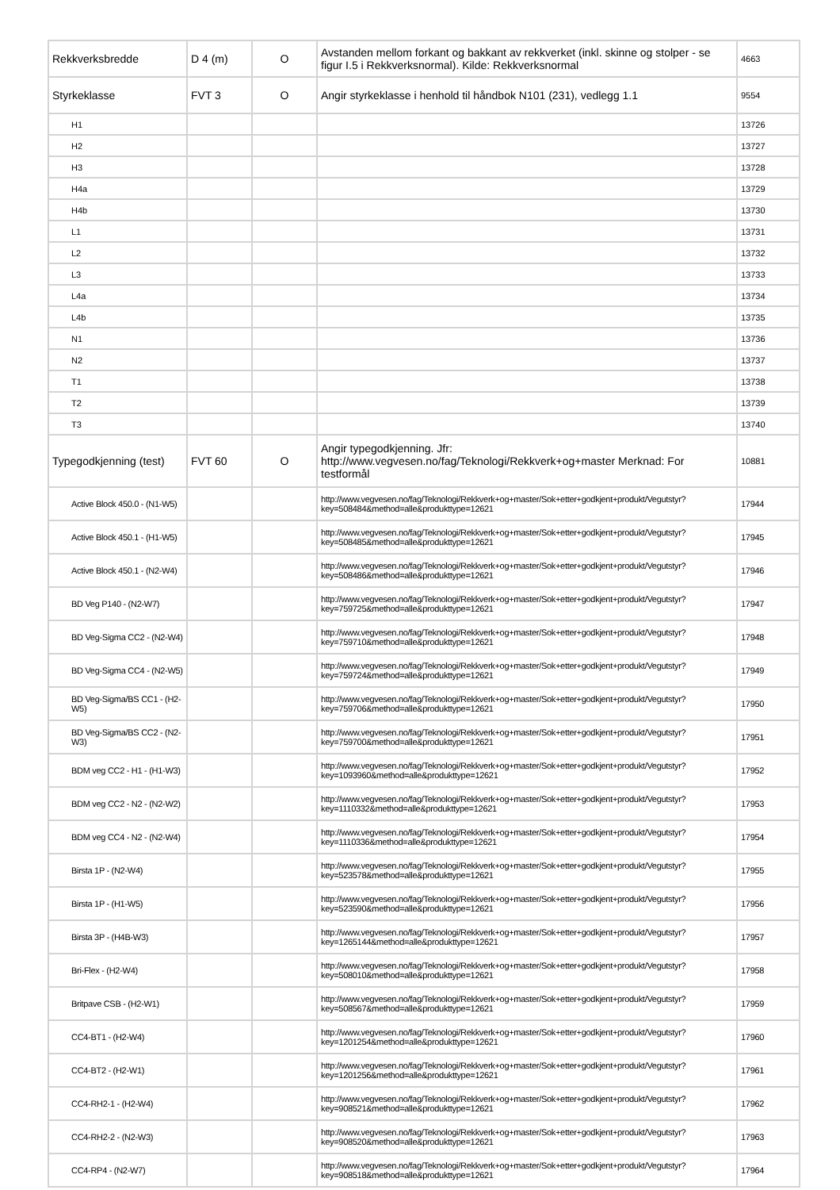| Rekkverksbredde | D 4 (m) | O | Avstanden mellom forkant og bakkant av rekkverket (inkl. skinne og stolper - se figur I.5 i Rekkverksnormal). Kilde: Rekkverksnormal | 4663 |
| Styrkeklasse | FVT 3 | O | Angir styrkeklasse i henhold til håndbok N101 (231), vedlegg 1.1 | 9554 |
| H1 | | | | 13726 |
| H2 | | | | 13727 |
| H3 | | | | 13728 |
| H4a | | | | 13729 |
| H4b | | | | 13730 |
| L1 | | | | 13731 |
| L2 | | | | 13732 |
| L3 | | | | 13733 |
| L4a | | | | 13734 |
| L4b | | | | 13735 |
| N1 | | | | 13736 |
| N2 | | | | 13737 |
| T1 | | | | 13738 |
| T2 | | | | 13739 |
| T3 | | | | 13740 |
| Typegodkjenning (test) | FVT 60 | O | Angir typegodkjenning. Jfr: http://www.vegvesen.no/fag/Teknologi/Rekkverk+og+master Merknad: For testformål | 10881 |
| Active Block 450.0 - (N1-W5) | | | http://www.vegvesen.no/fag/Teknologi/Rekkverk+og+master/Sok+etter+godkjent+produkt/Vegutstyr?key=508484&method=alle&produkttype=12621 | 17944 |
| Active Block 450.1 - (H1-W5) | | | http://www.vegvesen.no/fag/Teknologi/Rekkverk+og+master/Sok+etter+godkjent+produkt/Vegutstyr?key=508485&method=alle&produkttype=12621 | 17945 |
| Active Block 450.1 - (N2-W4) | | | http://www.vegvesen.no/fag/Teknologi/Rekkverk+og+master/Sok+etter+godkjent+produkt/Vegutstyr?key=508486&method=alle&produkttype=12621 | 17946 |
| BD Veg P140 - (N2-W7) | | | http://www.vegvesen.no/fag/Teknologi/Rekkverk+og+master/Sok+etter+godkjent+produkt/Vegutstyr?key=759725&method=alle&produkttype=12621 | 17947 |
| BD Veg-Sigma CC2 - (N2-W4) | | | http://www.vegvesen.no/fag/Teknologi/Rekkverk+og+master/Sok+etter+godkjent+produkt/Vegutstyr?key=759710&method=alle&produkttype=12621 | 17948 |
| BD Veg-Sigma CC4 - (N2-W5) | | | http://www.vegvesen.no/fag/Teknologi/Rekkverk+og+master/Sok+etter+godkjent+produkt/Vegutstyr?key=759724&method=alle&produkttype=12621 | 17949 |
| BD Veg-Sigma/BS CC1 - (H2-W5) | | | http://www.vegvesen.no/fag/Teknologi/Rekkverk+og+master/Sok+etter+godkjent+produkt/Vegutstyr?key=759706&method=alle&produkttype=12621 | 17950 |
| BD Veg-Sigma/BS CC2 - (N2-W3) | | | http://www.vegvesen.no/fag/Teknologi/Rekkverk+og+master/Sok+etter+godkjent+produkt/Vegutstyr?key=759700&method=alle&produkttype=12621 | 17951 |
| BDM veg CC2 - H1 - (H1-W3) | | | http://www.vegvesen.no/fag/Teknologi/Rekkverk+og+master/Sok+etter+godkjent+produkt/Vegutstyr?key=1093960&method=alle&produkttype=12621 | 17952 |
| BDM veg CC2 - N2 - (N2-W2) | | | http://www.vegvesen.no/fag/Teknologi/Rekkverk+og+master/Sok+etter+godkjent+produkt/Vegutstyr?key=1110332&method=alle&produkttype=12621 | 17953 |
| BDM veg CC4 - N2 - (N2-W4) | | | http://www.vegvesen.no/fag/Teknologi/Rekkverk+og+master/Sok+etter+godkjent+produkt/Vegutstyr?key=1110336&method=alle&produkttype=12621 | 17954 |
| Birsta 1P - (N2-W4) | | | http://www.vegvesen.no/fag/Teknologi/Rekkverk+og+master/Sok+etter+godkjent+produkt/Vegutstyr?key=523578&method=alle&produkttype=12621 | 17955 |
| Birsta 1P - (H1-W5) | | | http://www.vegvesen.no/fag/Teknologi/Rekkverk+og+master/Sok+etter+godkjent+produkt/Vegutstyr?key=523590&method=alle&produkttype=12621 | 17956 |
| Birsta 3P - (H4B-W3) | | | http://www.vegvesen.no/fag/Teknologi/Rekkverk+og+master/Sok+etter+godkjent+produkt/Vegutstyr?key=1265144&method=alle&produkttype=12621 | 17957 |
| Bri-Flex - (H2-W4) | | | http://www.vegvesen.no/fag/Teknologi/Rekkverk+og+master/Sok+etter+godkjent+produkt/Vegutstyr?key=508010&method=alle&produkttype=12621 | 17958 |
| Britpave CSB - (H2-W1) | | | http://www.vegvesen.no/fag/Teknologi/Rekkverk+og+master/Sok+etter+godkjent+produkt/Vegutstyr?key=508567&method=alle&produkttype=12621 | 17959 |
| CC4-BT1 - (H2-W4) | | | http://www.vegvesen.no/fag/Teknologi/Rekkverk+og+master/Sok+etter+godkjent+produkt/Vegutstyr?key=1201254&method=alle&produkttype=12621 | 17960 |
| CC4-BT2 - (H2-W1) | | | http://www.vegvesen.no/fag/Teknologi/Rekkverk+og+master/Sok+etter+godkjent+produkt/Vegutstyr?key=1201256&method=alle&produkttype=12621 | 17961 |
| CC4-RH2-1 - (H2-W4) | | | http://www.vegvesen.no/fag/Teknologi/Rekkverk+og+master/Sok+etter+godkjent+produkt/Vegutstyr?key=908521&method=alle&produkttype=12621 | 17962 |
| CC4-RH2-2 - (N2-W3) | | | http://www.vegvesen.no/fag/Teknologi/Rekkverk+og+master/Sok+etter+godkjent+produkt/Vegutstyr?key=908520&method=alle&produkttype=12621 | 17963 |
| CC4-RP4 - (N2-W7) | | | http://www.vegvesen.no/fag/Teknologi/Rekkverk+og+master/Sok+etter+godkjent+produkt/Vegutstyr?key=908518&method=alle&produkttype=12621 | 17964 |